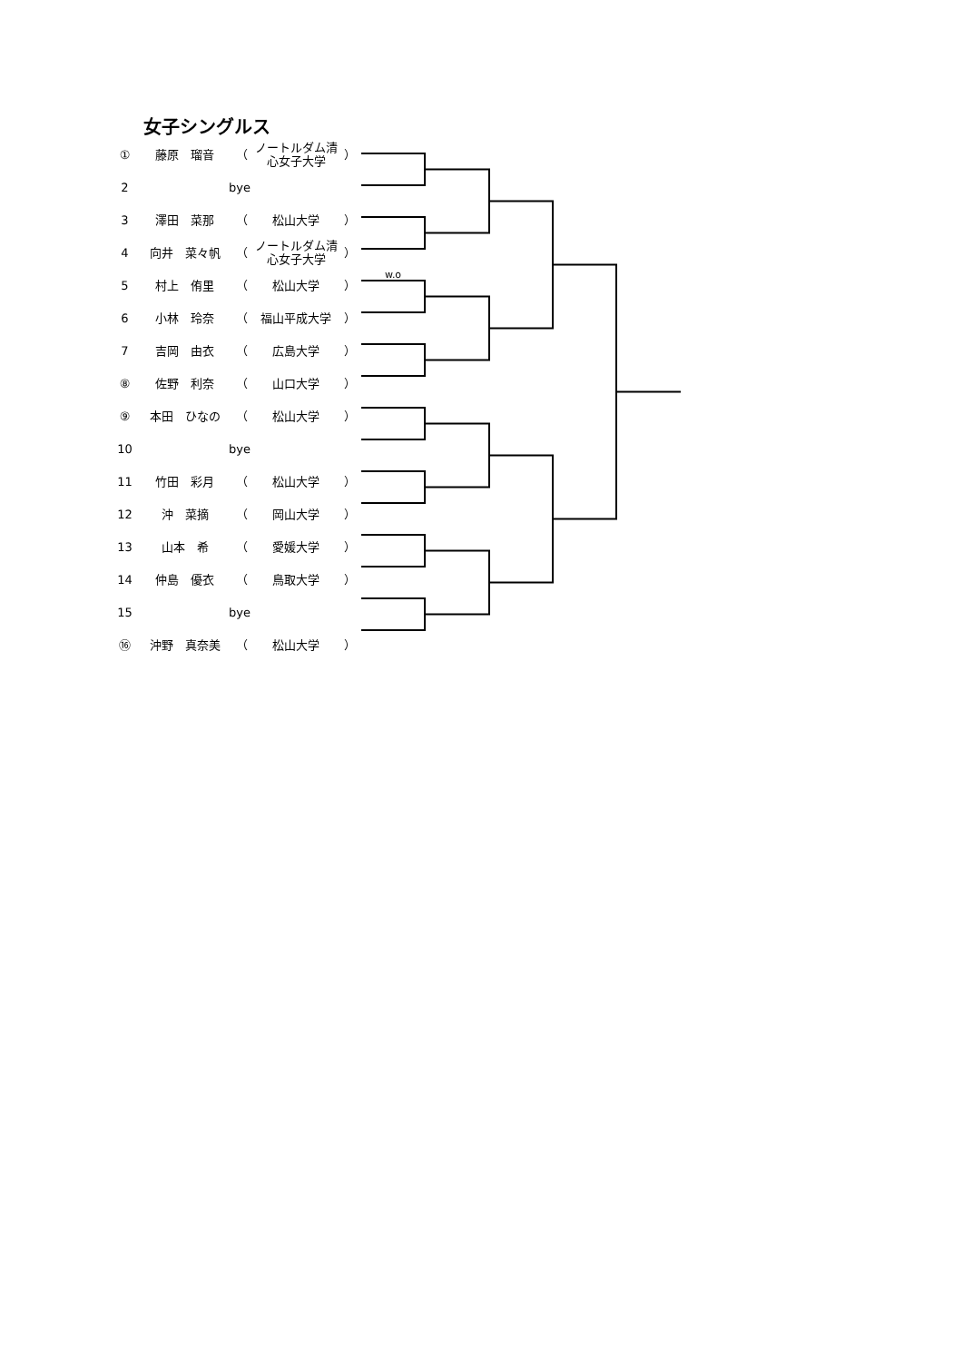女子シングルス
| ① | 藤原 瑠音 | （ | ノートルダム清 心女子大学 | ） | |
| 2 | | bye | | | |
| 3 | 澤田 菜那 | （ | 松山大学 | ） | |
| 4 | 向井 菜々帆 | （ | ノートルダム清 心女子大学 | ） | |
| 5 | 村上 侑里 | （ | 松山大学 | ） | w.o |
| 6 | 小林 玲奈 | （ | 福山平成大学 | ） | |
| 7 | 吉岡 由衣 | （ | 広島大学 | ） | |
| ⑧ | 佐野 利奈 | （ | 山口大学 | ） | |
| ⑨ | 本田 ひなの | （ | 松山大学 | ） | |
| 10 | | bye | | | |
| 11 | 竹田 彩月 | （ | 松山大学 | ） | |
| 12 | 沖 菜摘 | （ | 岡山大学 | ） | |
| 13 | 山本 希 | （ | 愛媛大学 | ） | |
| 14 | 仲島 優衣 | （ | 鳥取大学 | ） | |
| 15 | | bye | | | |
| ⑯ | 沖野 真奈美 | （ | 松山大学 | ） | |